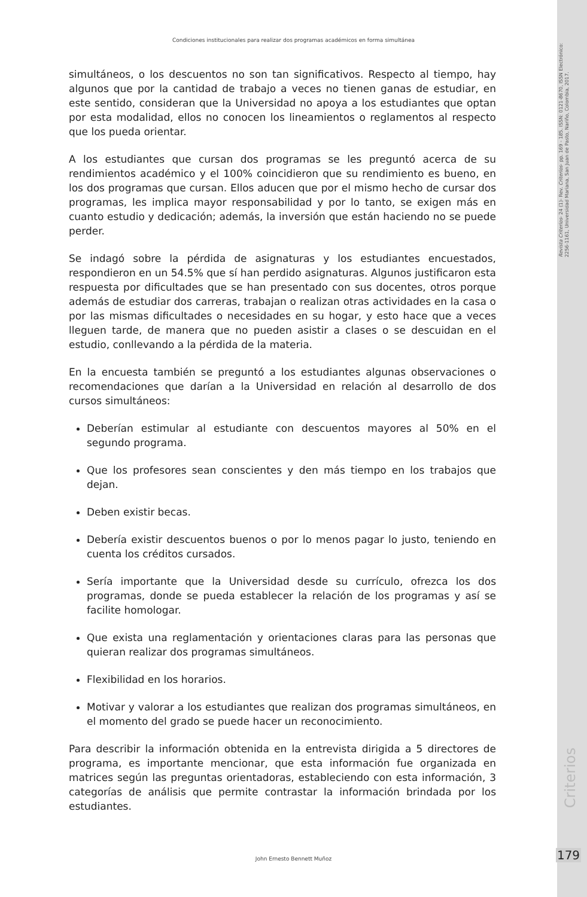Revista Criterios- 24 (1)- Rev. Criterios- pp. 169 - 185. ISSN: 0121-8670, ISSN Electrónico: 2256-1161, Universidad Mariana, San Juan de Pasto, Nariño, Colombia, 2017.
Criterios
Condiciones institucionales para realizar dos programas académicos en forma simultánea
simultáneos, o los descuentos no son tan significativos. Respecto al tiempo, hay algunos que por la cantidad de trabajo a veces no tienen ganas de estudiar, en este sentido, consideran que la Universidad no apoya a los estudiantes que optan por esta modalidad, ellos no conocen los lineamientos o reglamentos al respecto que los pueda orientar.
A los estudiantes que cursan dos programas se les preguntó acerca de su rendimientos académico y el 100% coincidieron que su rendimiento es bueno, en los dos programas que cursan. Ellos aducen que por el mismo hecho de cursar dos programas, les implica mayor responsabilidad y por lo tanto, se exigen más en cuanto estudio y dedicación; además, la inversión que están haciendo no se puede perder.
Se indagó sobre la pérdida de asignaturas y los estudiantes encuestados, respondieron en un 54.5% que sí han perdido asignaturas. Algunos justificaron esta respuesta por dificultades que se han presentado con sus docentes, otros porque además de estudiar dos carreras, trabajan o realizan otras actividades en la casa o por las mismas dificultades o necesidades en su hogar, y esto hace que a veces lleguen tarde, de manera que no pueden asistir a clases o se descuidan en el estudio, conllevando a la pérdida de la materia.
En la encuesta también se preguntó a los estudiantes algunas observaciones o recomendaciones que darían a la Universidad en relación al desarrollo de dos cursos simultáneos:
Deberían estimular al estudiante con descuentos mayores al 50% en el segundo programa.
Que los profesores sean conscientes y den más tiempo en los trabajos que dejan.
Deben existir becas.
Debería existir descuentos buenos o por lo menos pagar lo justo, teniendo en cuenta los créditos cursados.
Sería importante que la Universidad desde su currículo, ofrezca los dos programas, donde se pueda establecer la relación de los programas y así se facilite homologar.
Que exista una reglamentación y orientaciones claras para las personas que quieran realizar dos programas simultáneos.
Flexibilidad en los horarios.
Motivar y valorar a los estudiantes que realizan dos programas simultáneos, en el momento del grado se puede hacer un reconocimiento.
Para describir la información obtenida en la entrevista dirigida a 5 directores de programa, es importante mencionar, que esta información fue organizada en matrices según las preguntas orientadoras, estableciendo con esta información, 3 categorías de análisis que permite contrastar la información brindada por los estudiantes.
John Ernesto Bennett Muñoz 179